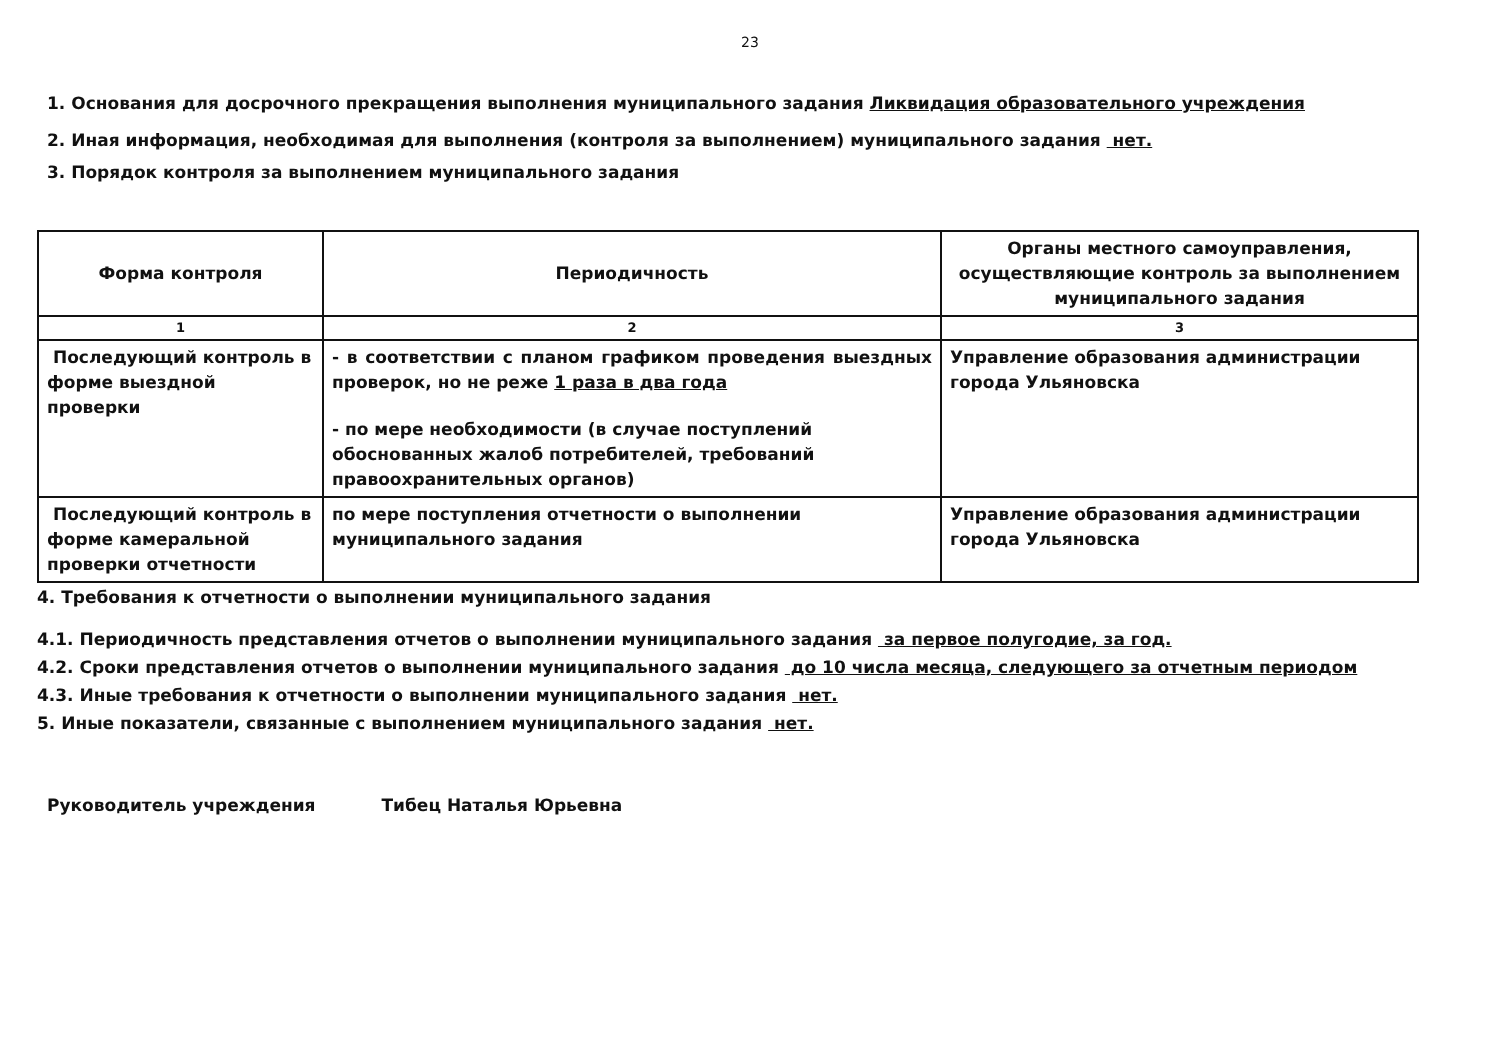23
1. Основания для досрочного прекращения выполнения муниципального задания Ликвидация образовательного учреждения
2. Иная информация, необходимая для выполнения (контроля за выполнением) муниципального задания нет.
3. Порядок контроля за выполнением муниципального задания
| Форма контроля | Периодичность | Органы местного самоуправления, осуществляющие контроль за выполнением муниципального задания |
| --- | --- | --- |
| 1 | 2 | 3 |
| Последующий контроль в форме выездной проверки | - в соответствии с планом графиком проведения выездных проверок, но не реже 1 раза в два года - по мере необходимости (в случае поступлений обоснованных жалоб потребителей, требований правоохранительных органов) | Управление образования администрации города Ульяновска |
| Последующий контроль в форме камеральной проверки отчетности | по мере поступления отчетности о выполнении муниципального задания | Управление образования администрации города Ульяновска |
4. Требования к отчетности о выполнении муниципального задания
4.1. Периодичность представления отчетов о выполнении муниципального задания за первое полугодие, за год.
4.2. Сроки представления отчетов о выполнении муниципального задания до 10 числа месяца, следующего за отчетным периодом
4.3. Иные требования к отчетности о выполнении муниципального задания нет.
5. Иные показатели, связанные с выполнением муниципального задания нет.
Руководитель учреждения Тибец Наталья Юрьевна